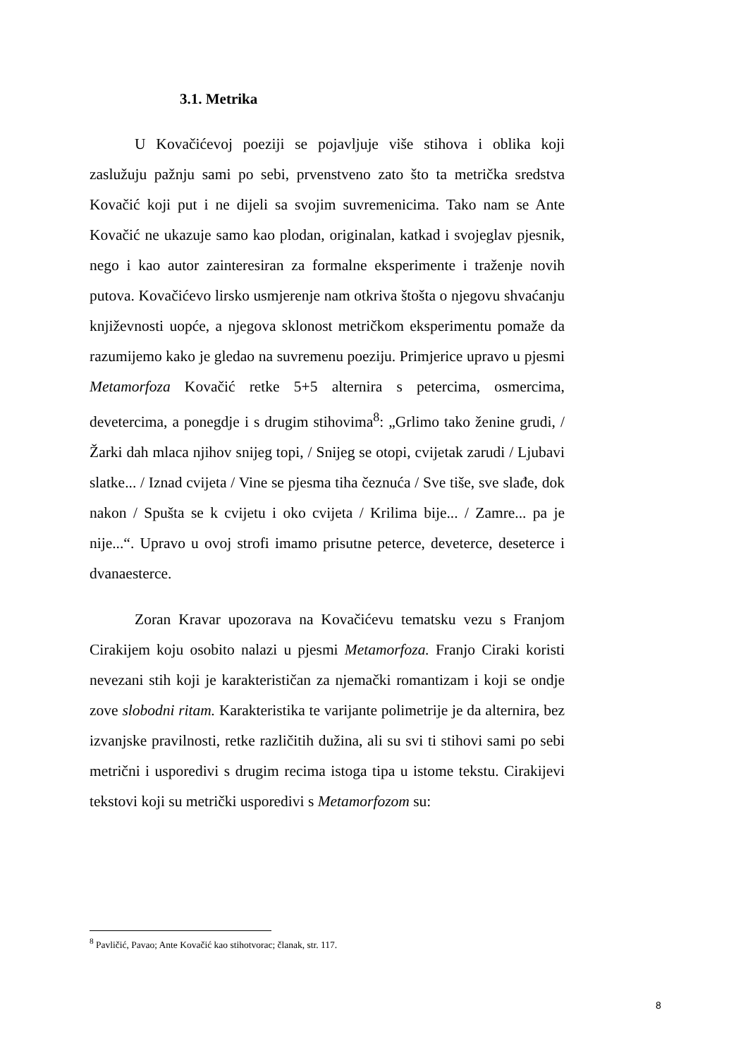3.1. Metrika
U Kovačićevoj poeziji se pojavljuje više stihova i oblika koji zaslužuju pažnju sami po sebi, prvenstveno zato što ta metrička sredstva Kovačić koji put i ne dijeli sa svojim suvremenicima. Tako nam se Ante Kovačić ne ukazuje samo kao plodan, originalan, katkad i svojeglav pjesnik, nego i kao autor zainteresiran za formalne eksperimente i traženje novih putova. Kovačićevo lirsko usmjerenje nam otkriva štošta o njegovu shvaćanju književnosti uopće, a njegova sklonost metričkom eksperimentu pomaže da razumijemo kako je gledao na suvremenu poeziju. Primjerice upravo u pjesmi Metamorfoza Kovačić retke 5+5 alternira s petercima, osmercima, devetercima, a ponegdje i s drugim stihovima<sup>8</sup>: „Grlimo tako ženine grudi, / Žarki dah mlaca njihov snijeg topi, / Snijeg se otopi, cvijetak zarudi / Ljubavi slatke... / Iznad cvijeta / Vine se pjesma tiha čeznuća / Sve tiše, sve slađe, dok nakon / Spušta se k cvijetu i oko cvijeta / Krilima bije... / Zamre... pa je nije...“. Upravo u ovoj strofi imamo prisutne peterce, deveterce, deseterce i dvanaesterce.
Zoran Kravar upozorava na Kovačićevu tematsku vezu s Franjom Cirakijem koju osobito nalazi u pjesmi Metamorfoza. Franjo Ciraki koristi nevezani stih koji je karakterističan za njemački romantizam i koji se ondje zove slobodni ritam. Karakteristika te varijante polimetrije je da alternira, bez izvanjske pravilnosti, retke različitih dužina, ali su svi ti stihovi sami po sebi metrični i usporedivi s drugim recima istoga tipa u istome tekstu. Cirakijevi tekstovi koji su metrički usporedivi s Metamorfozom su:
<sup>8</sup> Pavličić, Pavao; Ante Kovačić kao stihotvorac; članak, str. 117.
8